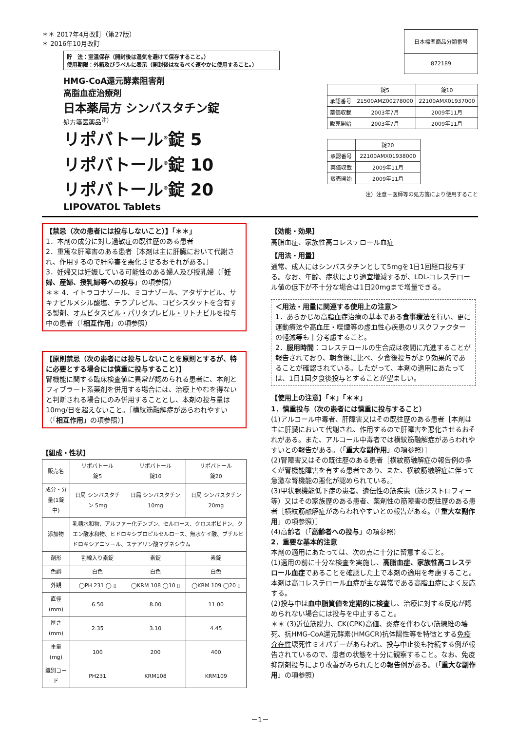＊＊ 2017年4月改訂（第27版）
＊ 2016年10月改訂
貯　法：室温保存（開封後は湿気を避けて保存すること。）
使用期限：外箱及びラベルに表示（開封後はなるべく速やかに使用すること。）
| 日本標準商品分類番号 |
| 872189 |
HMG-CoA還元酵素阻害剤
高脂血症治療剤
日本薬局方 シンバスタチン錠
処方箋医薬品<sup>注)</sup>
リポバトール<sup>®</sup>錠 5
リポバトール<sup>®</sup>錠 10
リポバトール<sup>®</sup>錠 20
LIPOVATOL Tablets
| | 錠5 | 錠10 |
| 承認番号 | 21500AMZ00278000 | 22100AMX01937000 |
| 薬価収載 | 2003年7月 | 2009年11月 |
| 販売開始 | 2003年7月 | 2009年11月 |
| | 錠20 |
| 承認番号 | 22100AMX01938000 |
| 薬価収載 | 2009年11月 |
| 販売開始 | 2009年11月 |
注）注意－医師等の処方箋により使用すること
【禁忌（次の患者には投与しないこと）】「＊＊」
1．本剤の成分に対し過敏症の既往歴のある患者
2．重篤な肝障害のある患者［本剤は主に肝臓において代謝され、作用するので肝障害を悪化させるおそれがある。］
3．妊婦又は妊娠している可能性のある婦人及び授乳婦（「妊婦、産婦、授乳婦等への投与」の項参照）
＊＊ 4．イトラコナゾール、ミコナゾール、アタザナビル、サキナビルメシル酸塩、テラプレビル、コビシスタットを含有する製剤、オムビタスビル・パリタプレビル・リトナビルを投与中の患者（「相互作用」の項参照）
【原則禁忌（次の患者には投与しないことを原則とするが、特に必要とする場合には慎重に投与すること）】
腎機能に関する臨床検査値に異常が認められる患者に、本剤とフィブラート系薬剤を併用する場合には、治療上やむを得ないと判断される場合にのみ併用することとし、本剤の投与量は10mg/日を超えないこと。［横紋筋融解症があらわれやすい（「相互作用」の項参照）］
【組成・性状】
| 販売名 | リポバトール 錠5 | リポバトール 錠10 | リポバトール 錠20 |
| 成分・分量(1錠中) | 日局 シンバスタチン 5mg | 日局 シンバスタチン 10mg | 日局 シンバスタチン 20mg |
| 添加物 | 乳糖水和物、アルファー化デンプン、セルロース、クロスポビドン、クエン酸水和物、ヒドロキシプロピルセルロース、無水ケイ酸、ブチルヒドロキシアニソール、ステアリン酸マグネシウム | | |
| 剤形 | 割線入り素錠 | 素錠 | 素錠 |
| 色調 | 白色 | 白色 | 白色 |
| 外観 | ◯PH 231 ◯ ▯ | ◯KRM 108 ◯10 ▯ | ◯KRM 109 ◯20 ▯ |
| 直径(mm) | 6.50 | 8.00 | 11.00 |
| 厚さ(mm) | 2.35 | 3.10 | 4.45 |
| 重量(mg) | 100 | 200 | 400 |
| 識別コード | PH231 | KRM108 | KRM109 |
【効能・効果】
高脂血症、家族性高コレステロール血症
【用法・用量】
通常、成人にはシンバスタチンとして5mgを1日1回経口投与する。なお、年齢、症状により適宜増減するが、LDL-コレステロール値の低下が不十分な場合は1日20mgまで増量できる。
＜用法・用量に関連する使用上の注意＞
1．あらかじめ高脂血症治療の基本である食事療法を行い、更に運動療法や高血圧・喫煙等の虚血性心疾患のリスクファクターの軽減等も十分考慮すること。
2．服用時間：コレステロールの生合成は夜間に亢進することが報告されており、朝食後に比べ、夕食後投与がより効果的であることが確認されている。したがって、本剤の適用にあたっては、1日1回夕食後投与とすることが望ましい。
【使用上の注意】「＊」「＊＊」
1．慎重投与（次の患者には慎重に投与すること）
(1)アルコール中毒者、肝障害又はその既往歴のある患者［本剤は主に肝臓において代謝され、作用するので肝障害を悪化させるおそれがある。また、アルコール中毒者では横紋筋融解症があらわれやすいとの報告がある。（「重大な副作用」の項参照）］
(2)腎障害又はその既往歴のある患者［横紋筋融解症の報告例の多くが腎機能障害を有する患者であり、また、横紋筋融解症に伴って急激な腎機能の悪化が認められている。］
(3)甲状腺機能低下症の患者、遺伝性の筋疾患（筋ジストロフィー等）又はその家族歴のある患者、薬剤性の筋障害の既往歴のある患者［横紋筋融解症があらわれやすいとの報告がある。（「重大な副作用」の項参照）］
(4)高齢者（「高齢者への投与」の項参照）
2．重要な基本的注意
本剤の適用にあたっては、次の点に十分に留意すること。
(1)適用の前に十分な検査を実施し、高脂血症、家族性高コレステロール血症であることを確認した上で本剤の適用を考慮すること。
本剤は高コレステロール血症が主な異常である高脂血症によく反応する。
(2)投与中は血中脂質値を定期的に検査し、治療に対する反応が認められない場合には投与を中止すること。
＊＊ (3)近位筋脱力、CK(CPK)高値、炎症を伴わない筋線維の壊死、抗HMG-CoA還元酵素(HMGCR)抗体陽性等を特徴とする免疫介在性壊死性ミオパチーがあらわれ、投与中止後も持続する例が報告されているので、患者の状態を十分に観察すること。なお、免疫抑制剤投与により改善がみられたとの報告例がある。（「重大な副作用」の項参照）
－1－